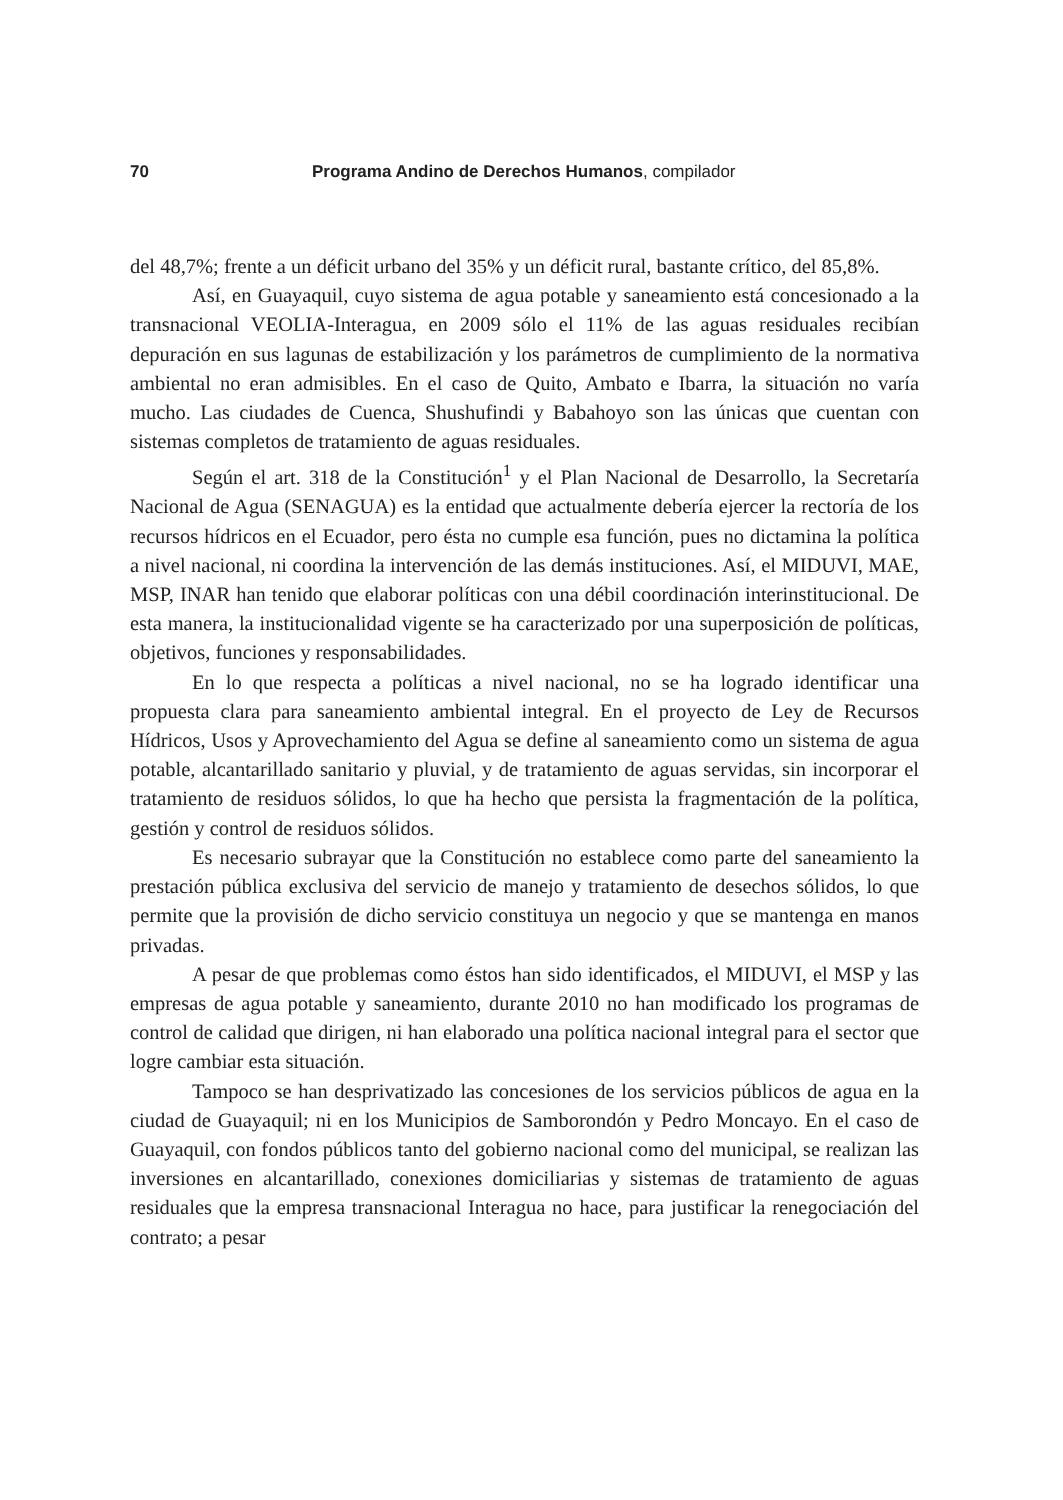70 Programa Andino de Derechos Humanos, compilador
del 48,7%; frente a un déficit urbano del 35% y un déficit rural, bastante crítico, del 85,8%.
Así, en Guayaquil, cuyo sistema de agua potable y saneamiento está concesionado a la transnacional VEOLIA-Interagua, en 2009 sólo el 11% de las aguas residuales recibían depuración en sus lagunas de estabilización y los parámetros de cumplimiento de la normativa ambiental no eran admisibles. En el caso de Quito, Ambato e Ibarra, la situación no varía mucho. Las ciudades de Cuenca, Shushufindi y Babahoyo son las únicas que cuentan con sistemas completos de tratamiento de aguas residuales.
Según el art. 318 de la Constitución<sup>1</sup> y el Plan Nacional de Desarrollo, la Secretaría Nacional de Agua (SENAGUA) es la entidad que actualmente debería ejercer la rectoría de los recursos hídricos en el Ecuador, pero ésta no cumple esa función, pues no dictamina la política a nivel nacional, ni coordina la intervención de las demás instituciones. Así, el MIDUVI, MAE, MSP, INAR han tenido que elaborar políticas con una débil coordinación interinstitucional. De esta manera, la institucionalidad vigente se ha caracterizado por una superposición de políticas, objetivos, funciones y responsabilidades.
En lo que respecta a políticas a nivel nacional, no se ha logrado identificar una propuesta clara para saneamiento ambiental integral. En el proyecto de Ley de Recursos Hídricos, Usos y Aprovechamiento del Agua se define al saneamiento como un sistema de agua potable, alcantarillado sanitario y pluvial, y de tratamiento de aguas servidas, sin incorporar el tratamiento de residuos sólidos, lo que ha hecho que persista la fragmentación de la política, gestión y control de residuos sólidos.
Es necesario subrayar que la Constitución no establece como parte del saneamiento la prestación pública exclusiva del servicio de manejo y tratamiento de desechos sólidos, lo que permite que la provisión de dicho servicio constituya un negocio y que se mantenga en manos privadas.
A pesar de que problemas como éstos han sido identificados, el MIDUVI, el MSP y las empresas de agua potable y saneamiento, durante 2010 no han modificado los programas de control de calidad que dirigen, ni han elaborado una política nacional integral para el sector que logre cambiar esta situación.
Tampoco se han desprivatizado las concesiones de los servicios públicos de agua en la ciudad de Guayaquil; ni en los Municipios de Samborondón y Pedro Moncayo. En el caso de Guayaquil, con fondos públicos tanto del gobierno nacional como del municipal, se realizan las inversiones en alcantarillado, conexiones domiciliarias y sistemas de tratamiento de aguas residuales que la empresa transnacional Interagua no hace, para justificar la renegociación del contrato; a pesar